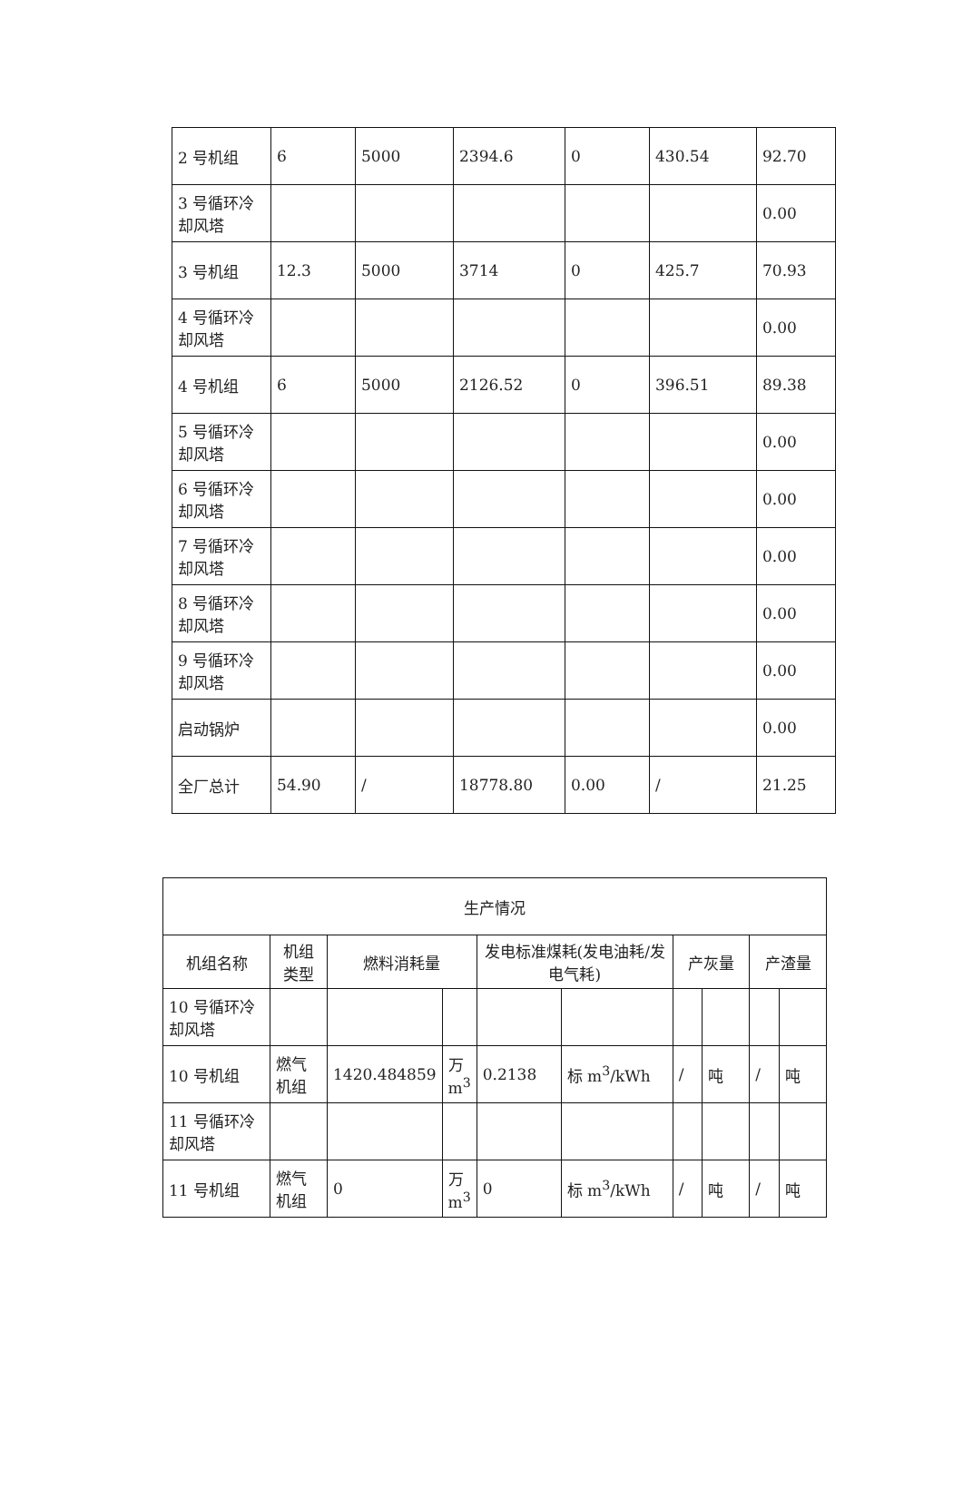| 2 号机组 | 6 | 5000 | 2394.6 | 0 | 430.54 | 92.70 |
| 3 号循环冷却风塔 | | | | | | 0.00 |
| 3 号机组 | 12.3 | 5000 | 3714 | 0 | 425.7 | 70.93 |
| 4 号循环冷却风塔 | | | | | | 0.00 |
| 4 号机组 | 6 | 5000 | 2126.52 | 0 | 396.51 | 89.38 |
| 5 号循环冷却风塔 | | | | | | 0.00 |
| 6 号循环冷却风塔 | | | | | | 0.00 |
| 7 号循环冷却风塔 | | | | | | 0.00 |
| 8 号循环冷却风塔 | | | | | | 0.00 |
| 9 号循环冷却风塔 | | | | | | 0.00 |
| 启动锅炉 | | | | | | 0.00 |
| 全厂总计 | 54.90 | / | 18778.80 | 0.00 | / | 21.25 |
| 生产情况 | | | | | | | | | |
| --- | --- | --- | --- | --- | --- | --- | --- | --- | --- |
| 机组名称 | 机组类型 | 燃料消耗量 | | 发电标准煤耗(发电油耗/发电气耗) | | 产灰量 | | 产渣量 | |
| 10 号循环冷却风塔 | | | | | | | | | |
| 10 号机组 | 燃气机组 | 1420.484859 | 万 m<sup>3</sup> | 0.2138 | 标 m<sup>3</sup>/kWh | / | 吨 | / | 吨 |
| 11 号循环冷却风塔 | | | | | | | | | |
| 11 号机组 | 燃气机组 | 0 | 万 m<sup>3</sup> | 0 | 标 m<sup>3</sup>/kWh | / | 吨 | / | 吨 |